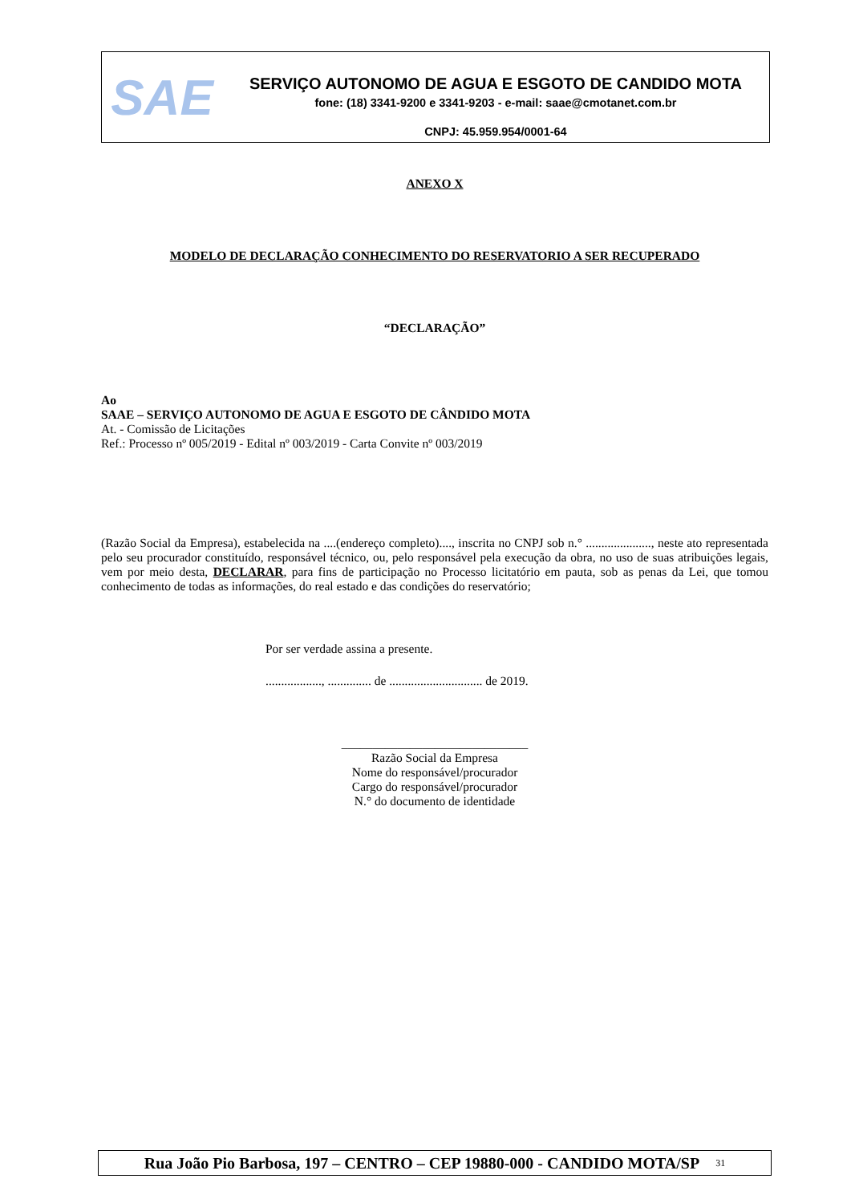SAE
SERVIÇO AUTONOMO DE AGUA E ESGOTO DE CANDIDO MOTA
fone: (18) 3341-9200 e 3341-9203 - e-mail: saae@cmotanet.com.br
CNPJ: 45.959.954/0001-64
ANEXO X
MODELO DE DECLARAÇÃO CONHECIMENTO DO RESERVATORIO A SER RECUPERADO
“DECLARAÇÃO”
Ao
SAAE – SERVIÇO AUTONOMO DE AGUA E ESGOTO DE CÂNDIDO MOTA
At. - Comissão de Licitações
Ref.: Processo nº 005/2019 - Edital nº 003/2019 - Carta Convite nº 003/2019
(Razão Social da Empresa), estabelecida na ....(endereço completo)...., inscrita no CNPJ sob n.° ....................., neste ato representada pelo seu procurador constituído, responsável técnico, ou, pelo responsável pela execução da obra, no uso de suas atribuições legais, vem por meio desta, DECLARAR, para fins de participação no Processo licitatório em pauta, sob as penas da Lei, que tomou conhecimento de todas as informações, do real estado e das condições do reservatório;
Por ser verdade assina a presente.
.................., .............. de .............................. de 2019.
______________________________
Razão Social da Empresa
Nome do responsável/procurador
Cargo do responsável/procurador
N.° do documento de identidade
Rua João Pio Barbosa, 197 – CENTRO – CEP 19880-000 - CANDIDO MOTA/SP<sup>31</sup>